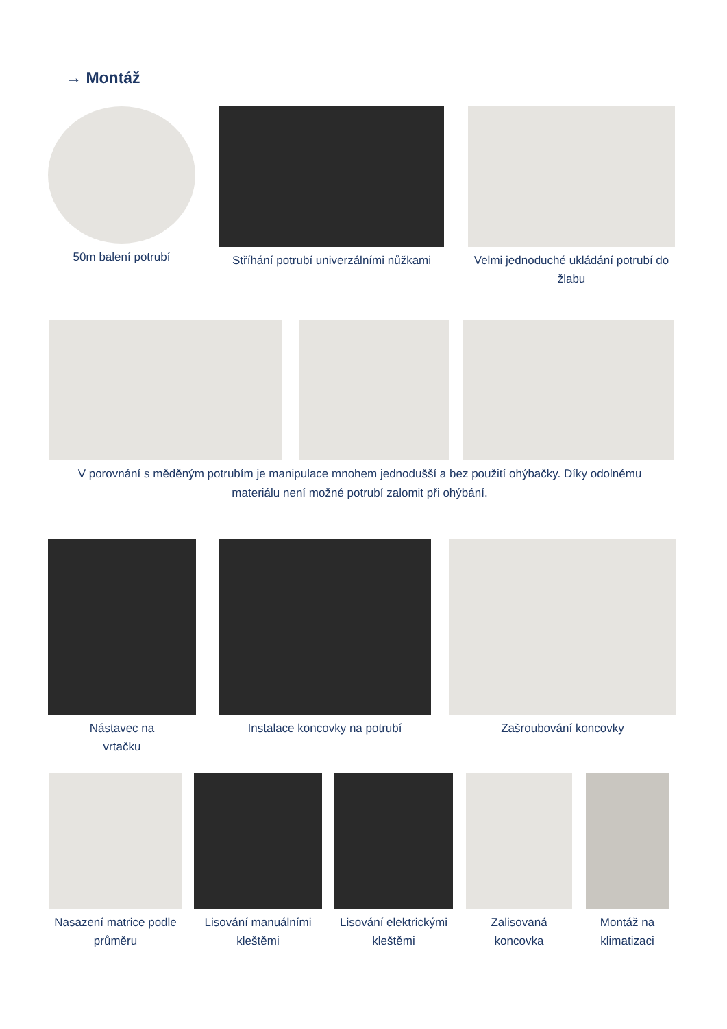→ Montáž
50m balení potrubí Stříhání potrubí univerzálními nůžkami
Velmi jednoduché ukládání potrubí do žlabu
V porovnání s měděným potrubím je manipulace mnohem jednodušší a bez použití ohýbačky. Díky odolnému materiálu není možné potrubí zalomit při ohýbání.
Nástavec na
vrtačku
Instalace koncovky na potrubí Zašroubování koncovky
Nasazení matrice podle průměru
Lisování manuálními kleštěmi
Lisování elektrickými kleštěmi
Zalisovaná koncovka
Montáž na klimatizaci